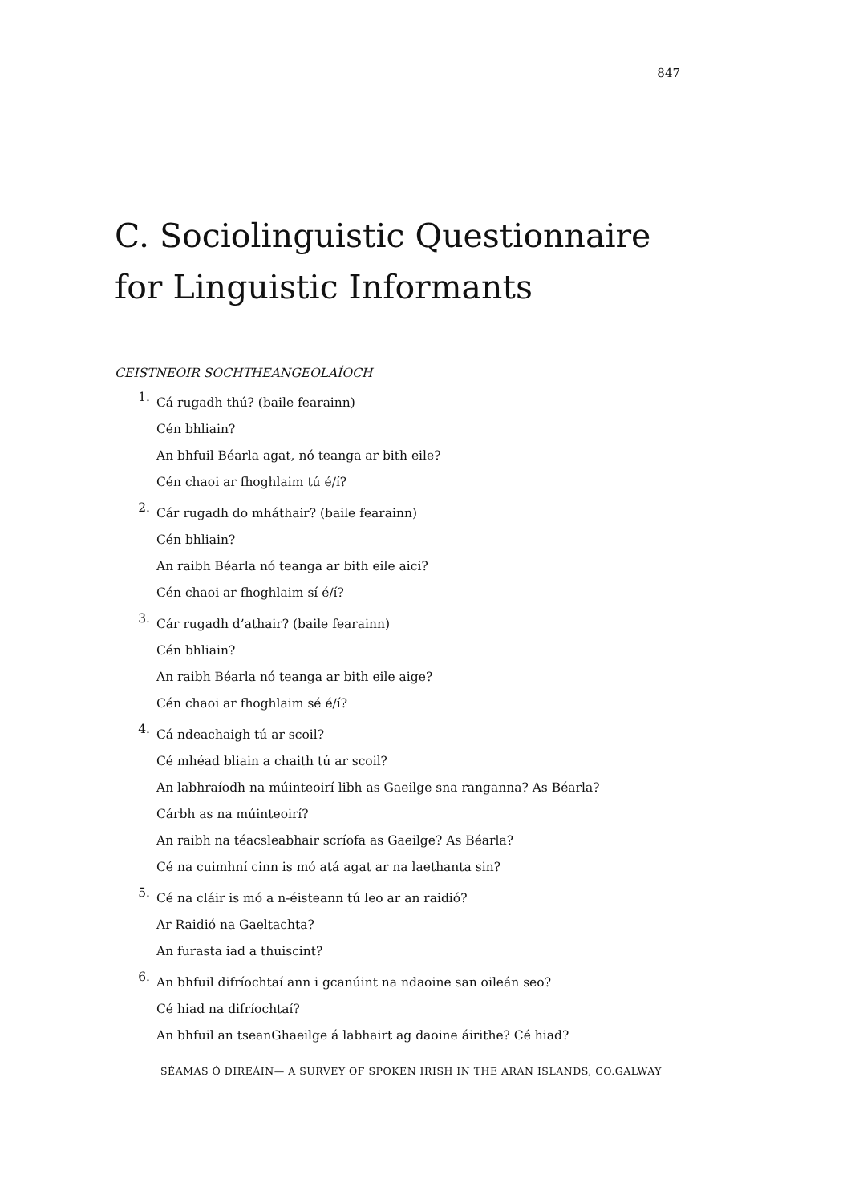847
C. Sociolinguistic Questionnaire
for Linguistic Informants
CEISTNEOIR SOCHTHEANGEOLAÍOCH
1.
Cá rugadh thú? (baile fearainn)
Cén bhliain?
An bhfuil Béarla agat, nó teanga ar bith eile?
Cén chaoi ar fhoghlaim tú é/í?
2.
Cár rugadh do mháthair? (baile fearainn)
Cén bhliain?
An raibh Béarla nó teanga ar bith eile aici?
Cén chaoi ar fhoghlaim sí é/í?
3.
Cár rugadh d’athair? (baile fearainn)
Cén bhliain?
An raibh Béarla nó teanga ar bith eile aige?
Cén chaoi ar fhoghlaim sé é/í?
4.
Cá ndeachaigh tú ar scoil?
Cé mhéad bliain a chaith tú ar scoil?
An labhraíodh na múinteoirí libh as Gaeilge sna ranganna? As Béarla?
Cárbh as na múinteoirí?
An raibh na téacsleabhair scríofa as Gaeilge? As Béarla?
Cé na cuimhní cinn is mó atá agat ar na laethanta sin?
5.
Cé na cláir is mó a n-éisteann tú leo ar an raidió?
Ar Raidió na Gaeltachta?
An furasta iad a thuiscint?
6.
An bhfuil difríochtaí ann i gcanúint na ndaoine san oileán seo?
Cé hiad na difríochtaí?
An bhfuil an tseanGhaeilge á labhairt ag daoine áirithe? Cé hiad?
SÉAMAS Ó DIREÁIN— A SURVEY OF SPOKEN IRISH IN THE ARAN ISLANDS, CO.GALWAY